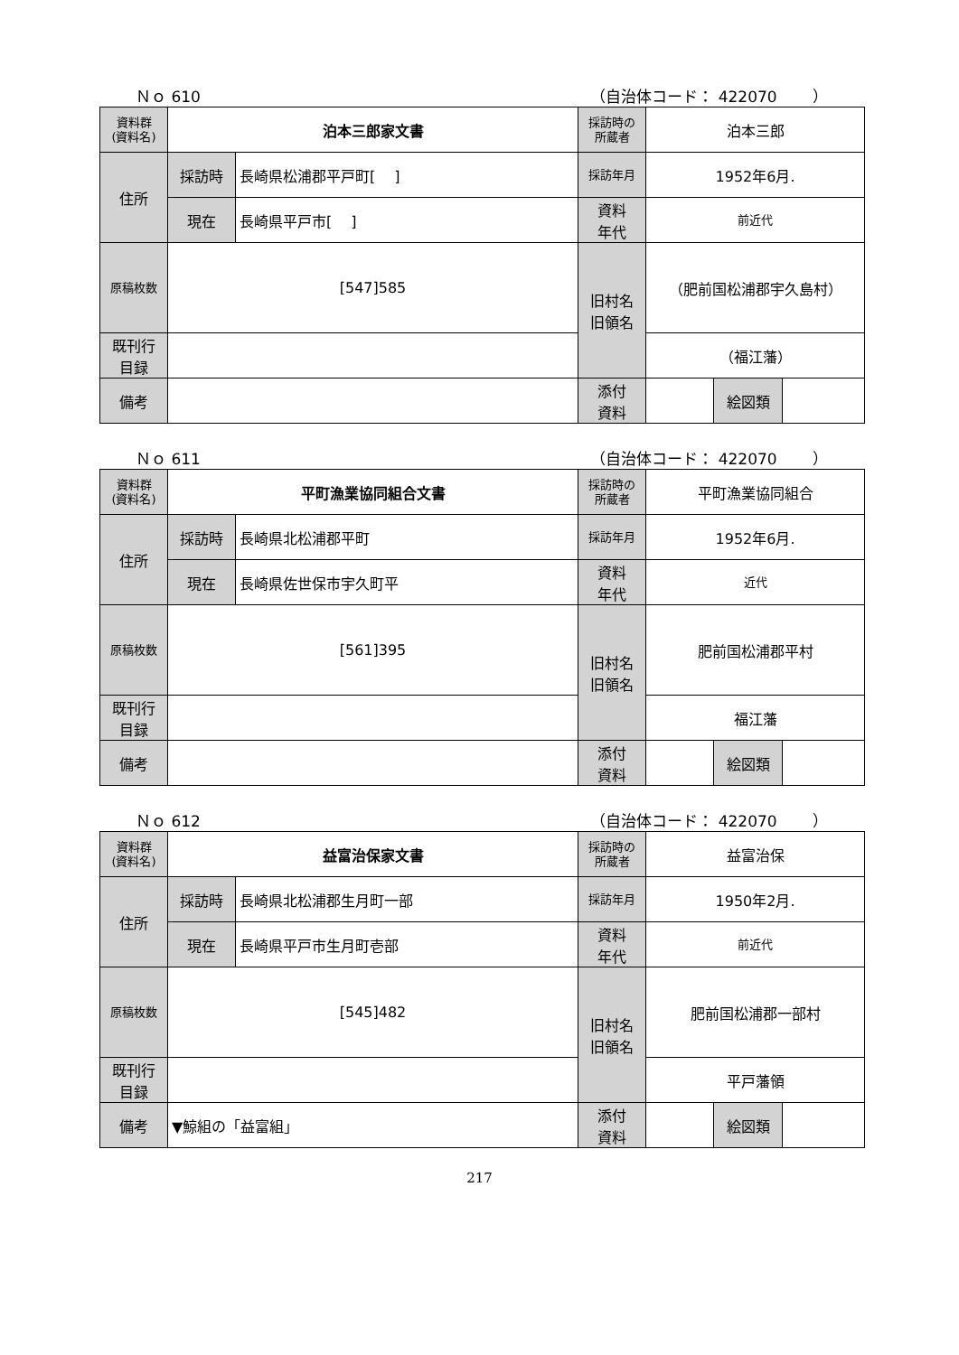Ｎｏ 610 （自治体コード： 422070 　　）
| 資料群 (資料名) | 泊本三郎家文書 | | 採訪時の 所蔵者 | 泊本三郎 | | |
| 住所 | 採訪時 | 長崎県松浦郡平戸町[ ] | 採訪年月 | 1952年6月. | | |
| | 現在 | 長崎県平戸市[ ] | 資料 年代 | 前近代 | | |
| 原稿枚数 | [547]585 | | 旧村名 旧領名 | （肥前国松浦郡宇久島村） | | |
| 既刊行 目録 | | | | （福江藩） | | |
| 備考 | | | | | | |
| | | | 添付 資料 | | 絵図類 | |
Ｎｏ 611 （自治体コード： 422070 　　）
| 資料群 (資料名) | 平町漁業協同組合文書 | | 採訪時の 所蔵者 | 平町漁業協同組合 | | |
| 住所 | 採訪時 | 長崎県北松浦郡平町 | 採訪年月 | 1952年6月. | | |
| | 現在 | 長崎県佐世保市宇久町平 | 資料 年代 | 近代 | | |
| 原稿枚数 | [561]395 | | 旧村名 旧領名 | 肥前国松浦郡平村 | | |
| 既刊行 目録 | | | | 福江藩 | | |
| 備考 | | | | | | |
| | | | 添付 資料 | | 絵図類 | |
Ｎｏ 612 （自治体コード： 422070 　　）
| 資料群 (資料名) | 益富治保家文書 | | 採訪時の 所蔵者 | 益富治保 | | |
| 住所 | 採訪時 | 長崎県北松浦郡生月町一部 | 採訪年月 | 1950年2月. | | |
| | 現在 | 長崎県平戸市生月町壱部 | 資料 年代 | 前近代 | | |
| 原稿枚数 | [545]482 | | 旧村名 旧領名 | 肥前国松浦郡一部村 | | |
| 既刊行 目録 | | | | 平戸藩領 | | |
| 備考 | ▼鯨組の「益富組」 | | | | | |
| | | | 添付 資料 | | 絵図類 | |
217